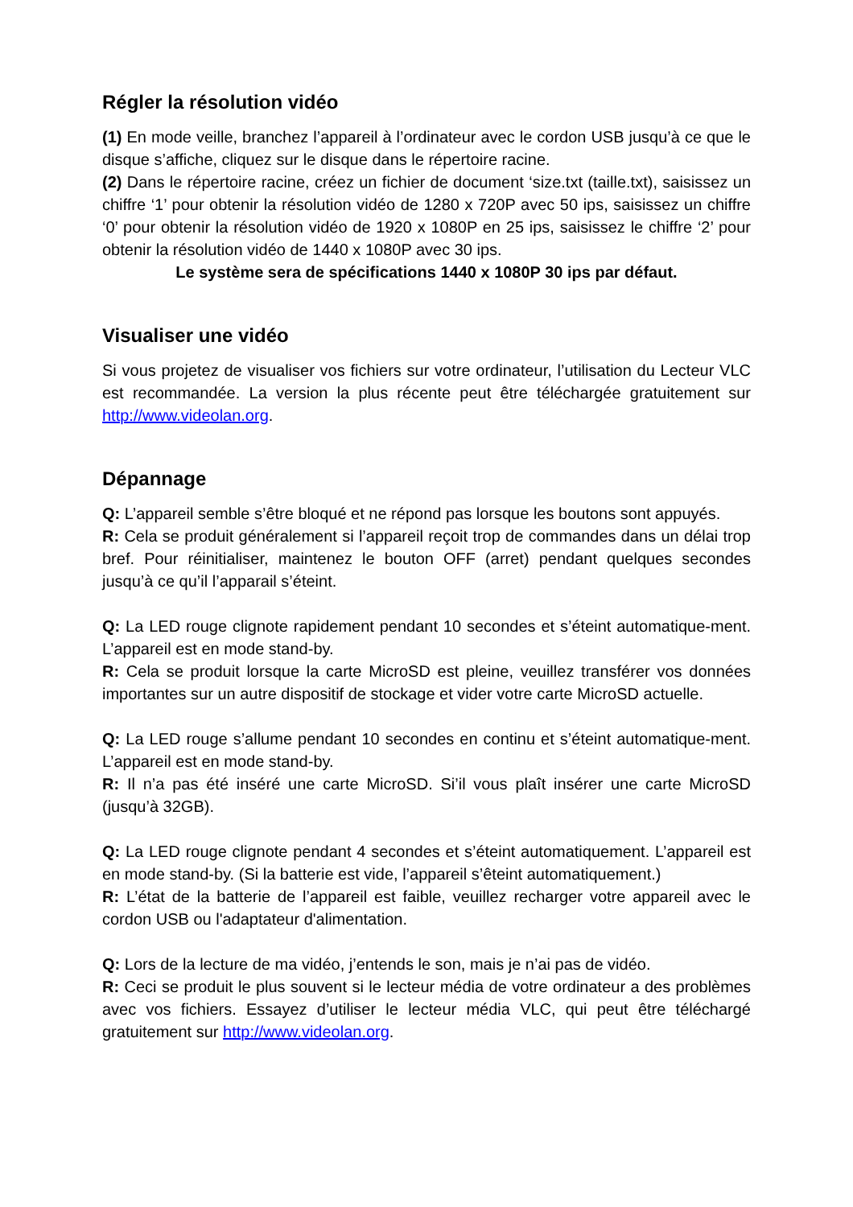Régler la résolution vidéo
(1) En mode veille, branchez l’appareil à l’ordinateur avec le cordon USB jusqu’à ce que le disque s’affiche, cliquez sur le disque dans le répertoire racine.
(2) Dans le répertoire racine, créez un fichier de document ‘size.txt (taille.txt), saisissez un chiffre ‘1’ pour obtenir la résolution vidéo de 1280 x 720P avec 50 ips, saisissez un chiffre ‘0’ pour obtenir la résolution vidéo de 1920 x 1080P en 25 ips, saisissez le chiffre ‘2’ pour obtenir la résolution vidéo de 1440 x 1080P avec 30 ips.
Le système sera de spécifications 1440 x 1080P 30 ips par défaut.
Visualiser une vidéo
Si vous projetez de visualiser vos fichiers sur votre ordinateur, l’utilisation du Lecteur VLC est recommandée. La version la plus récente peut être téléchargée gratuitement sur http://www.videolan.org.
Dépannage
Q: L’appareil semble s’être bloqué et ne répond pas lorsque les boutons sont appuyés.
R: Cela se produit généralement si l’appareil reçoit trop de commandes dans un délai trop bref. Pour réinitialiser, maintenez le bouton OFF (arret) pendant quelques secondes jusqu’à ce qu’il l’apparail s’éteint.
Q: La LED rouge clignote rapidement pendant 10 secondes et s’éteint automatique-ment. L’appareil est en mode stand-by.
R: Cela se produit lorsque la carte MicroSD est pleine, veuillez transférer vos données importantes sur un autre dispositif de stockage et vider votre carte MicroSD actuelle.
Q: La LED rouge s’allume pendant 10 secondes en continu et s’éteint automatique-ment. L’appareil est en mode stand-by.
R: Il n’a pas été inséré une carte MicroSD. Si’il vous plaît insérer une carte MicroSD (jusqu’à 32GB).
Q: La LED rouge clignote pendant 4 secondes et s’éteint automatiquement. L’appareil est en mode stand-by. (Si la batterie est vide, l’appareil s’êteint automatiquement.)
R: L’état de la batterie de l’appareil est faible, veuillez recharger votre appareil avec le cordon USB ou l'adaptateur d'alimentation.
Q: Lors de la lecture de ma vidéo, j’entends le son, mais je n’ai pas de vidéo.
R: Ceci se produit le plus souvent si le lecteur média de votre ordinateur a des problèmes avec vos fichiers. Essayez d’utiliser le lecteur média VLC, qui peut être téléchargé gratuitement sur http://www.videolan.org.